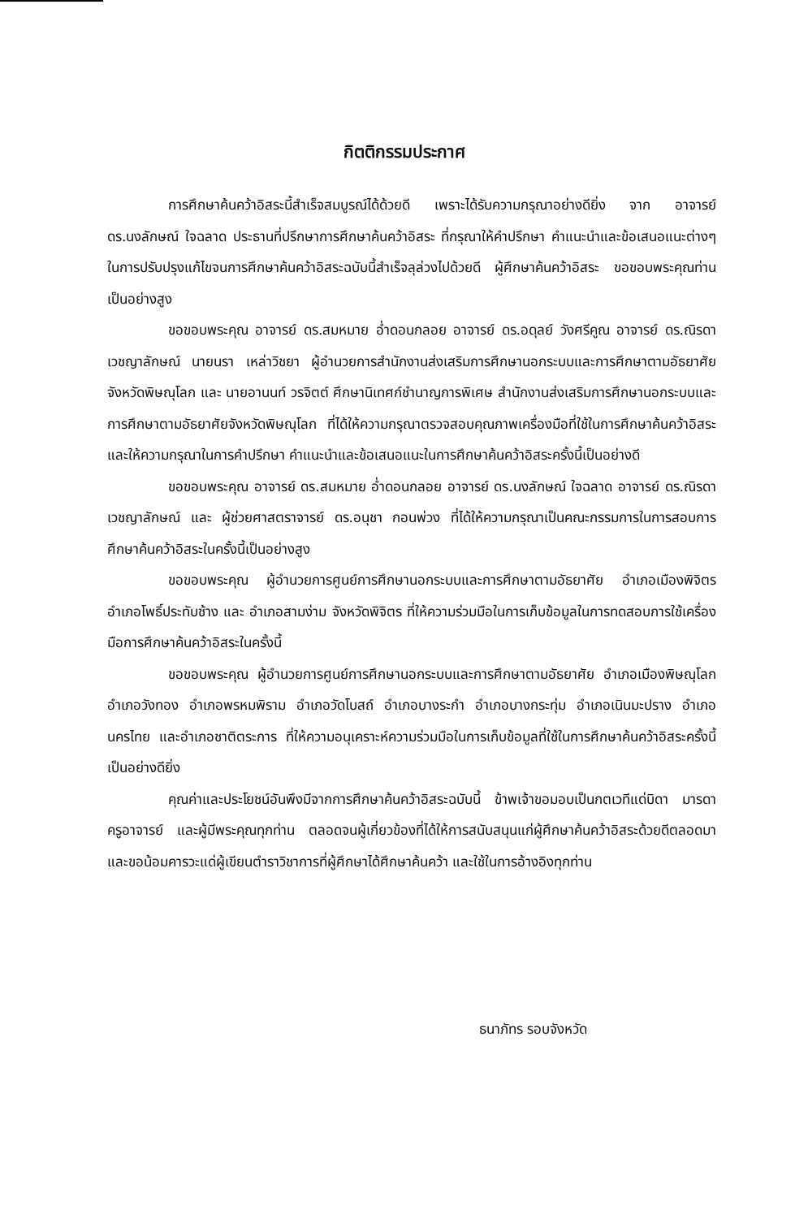กิตติกรรมประกาศ
การศึกษาค้นคว้าอิสระนี้สำเร็จสมบูรณ์ได้ด้วยดี เพราะได้รับความกรุณาอย่างดียิ่ง จาก อาจารย์ ดร.นงลักษณ์ ใจฉลาด ประธานที่ปรึกษาการศึกษาค้นคว้าอิสระ ที่กรุณาให้คำปรึกษา คำแนะนำและข้อเสนอแนะต่างๆ ในการปรับปรุงแก้ไขจนการศึกษาค้นคว้าอิสระฉบับนี้สำเร็จลุล่วงไปด้วยดี ผู้ศึกษาค้นคว้าอิสระ ขอขอบพระคุณท่านเป็นอย่างสูง
ขอขอบพระคุณ อาจารย์ ดร.สมหมาย อ่ำดอนกลอย อาจารย์ ดร.อดุลย์ วังศรีคูณ อาจารย์ ดร.ณิรดา เวชญาลักษณ์ นายนรา เหล่าวิชยา ผู้อำนวยการสำนักงานส่งเสริมการศึกษานอกระบบและการศึกษาตามอัธยาศัยจังหวัดพิษณุโลก และ นายอานนท์ วรจิตต์ ศึกษานิเทศก์ชำนาญการพิเศษ สำนักงานส่งเสริมการศึกษานอกระบบและการศึกษาตามอัธยาศัยจังหวัดพิษณุโลก ที่ได้ให้ความกรุณาตรวจสอบคุณภาพเครื่องมือที่ใช้ในการศึกษาค้นคว้าอิสระ และให้ความกรุณาในการคำปรึกษา คำแนะนำและข้อเสนอแนะในการศึกษาค้นคว้าอิสระครั้งนี้เป็นอย่างดี
ขอขอบพระคุณ อาจารย์ ดร.สมหมาย อ่ำดอนกลอย อาจารย์ ดร.นงลักษณ์ ใจฉลาด อาจารย์ ดร.ณิรดา เวชญาลักษณ์ และ ผู้ช่วยศาสตราจารย์ ดร.อนุชา กอนพ่วง ที่ได้ให้ความกรุณาเป็นคณะกรรมการในการสอบการศึกษาค้นคว้าอิสระในครั้งนี้เป็นอย่างสูง
ขอขอบพระคุณ ผู้อำนวยการศูนย์การศึกษานอกระบบและการศึกษาตามอัธยาศัย อำเภอเมืองพิจิตร อำเภอโพธิ์ประทับช้าง และ อำเภอสามง่าม จังหวัดพิจิตร ที่ให้ความร่วมมือในการเก็บข้อมูลในการทดสอบการใช้เครื่องมือการศึกษาค้นคว้าอิสระในครั้งนี้
ขอขอบพระคุณ ผู้อำนวยการศูนย์การศึกษานอกระบบและการศึกษาตามอัธยาศัย อำเภอเมืองพิษณุโลก อำเภอวังทอง อำเภอพรหมพิราม อำเภอวัดโบสถ์ อำเภอบางระกำ อำเภอบางกระทุ่ม อำเภอเนินมะปราง อำเภอนครไทย และอำเภอชาติตระการ ที่ให้ความอนุเคราะห์ความร่วมมือในการเก็บข้อมูลที่ใช้ในการศึกษาค้นคว้าอิสระครั้งนี้เป็นอย่างดียิ่ง
คุณค่าและประโยชน์อันพึงมีจากการศึกษาค้นคว้าอิสระฉบับนี้ ข้าพเจ้าขอมอบเป็นกตเวทีแด่บิดา มารดา ครูอาจารย์ และผู้มีพระคุณทุกท่าน ตลอดจนผู้เกี่ยวข้องที่ได้ให้การสนับสนุนแก่ผู้ศึกษาค้นคว้าอิสระด้วยดีตลอดมา และขอน้อมคารวะแด่ผู้เขียนตำราวิชาการที่ผู้ศึกษาได้ศึกษาค้นคว้า และใช้ในการอ้างอิงทุกท่าน
ธนาภัทร รอบจังหวัด